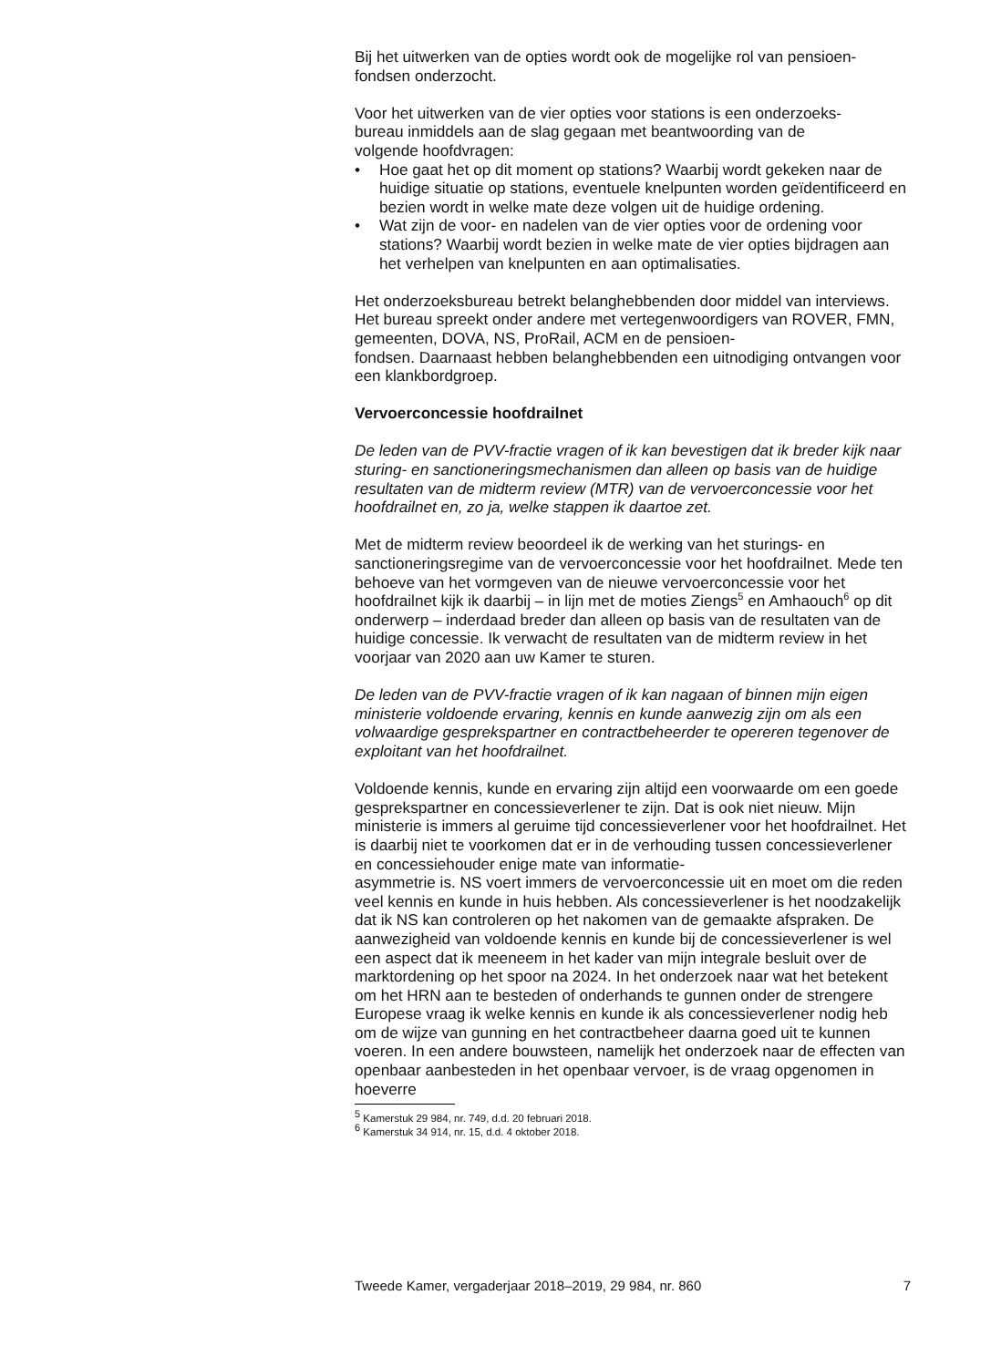Bij het uitwerken van de opties wordt ook de mogelijke rol van pensioen-
fondsen onderzocht.
Voor het uitwerken van de vier opties voor stations is een onderzoeks-
bureau inmiddels aan de slag gegaan met beantwoording van de
volgende hoofdvragen:
• Hoe gaat het op dit moment op stations? Waarbij wordt gekeken naar de huidige situatie op stations, eventuele knelpunten worden geïdentificeerd en bezien wordt in welke mate deze volgen uit de huidige ordening.
• Wat zijn de voor- en nadelen van de vier opties voor de ordening voor stations? Waarbij wordt bezien in welke mate de vier opties bijdragen aan het verhelpen van knelpunten en aan optimalisaties.
Het onderzoeksbureau betrekt belanghebbenden door middel van interviews. Het bureau spreekt onder andere met vertegenwoordigers van ROVER, FMN, gemeenten, DOVA, NS, ProRail, ACM en de pensioen-
fondsen. Daarnaast hebben belanghebbenden een uitnodiging ontvangen voor een klankbordgroep.
Vervoerconcessie hoofdrailnet
De leden van de PVV-fractie vragen of ik kan bevestigen dat ik breder kijk naar sturing- en sanctioneringsmechanismen dan alleen op basis van de huidige resultaten van de midterm review (MTR) van de vervoerconcessie voor het hoofdrailnet en, zo ja, welke stappen ik daartoe zet.
Met de midterm review beoordeel ik de werking van het sturings- en sanctioneringsregime van de vervoerconcessie voor het hoofdrailnet. Mede ten behoeve van het vormgeven van de nieuwe vervoerconcessie voor het hoofdrailnet kijk ik daarbij – in lijn met de moties Ziengs<sup>5</sup> en Amhaouch<sup>6</sup> op dit onderwerp – inderdaad breder dan alleen op basis van de resultaten van de huidige concessie. Ik verwacht de resultaten van de midterm review in het voorjaar van 2020 aan uw Kamer te sturen.
De leden van de PVV-fractie vragen of ik kan nagaan of binnen mijn eigen ministerie voldoende ervaring, kennis en kunde aanwezig zijn om als een volwaardige gesprekspartner en contractbeheerder te opereren tegenover de exploitant van het hoofdrailnet.
Voldoende kennis, kunde en ervaring zijn altijd een voorwaarde om een goede gesprekspartner en concessieverlener te zijn. Dat is ook niet nieuw. Mijn ministerie is immers al geruime tijd concessieverlener voor het hoofdrailnet. Het is daarbij niet te voorkomen dat er in de verhouding tussen concessieverlener en concessiehouder enige mate van informatie-
asymmetrie is. NS voert immers de vervoerconcessie uit en moet om die reden veel kennis en kunde in huis hebben. Als concessieverlener is het noodzakelijk dat ik NS kan controleren op het nakomen van de gemaakte afspraken. De aanwezigheid van voldoende kennis en kunde bij de concessieverlener is wel een aspect dat ik meeneem in het kader van mijn integrale besluit over de marktordening op het spoor na 2024. In het onderzoek naar wat het betekent om het HRN aan te besteden of onderhands te gunnen onder de strengere Europese vraag ik welke kennis en kunde ik als concessieverlener nodig heb om de wijze van gunning en het contractbeheer daarna goed uit te kunnen voeren. In een andere bouwsteen, namelijk het onderzoek naar de effecten van openbaar aanbesteden in het openbaar vervoer, is de vraag opgenomen in hoeverre
<sup>5</sup> Kamerstuk 29 984, nr. 749, d.d. 20 februari 2018.
<sup>6</sup> Kamerstuk 34 914, nr. 15, d.d. 4 oktober 2018.
Tweede Kamer, vergaderjaar 2018–2019, 29 984, nr. 860 7